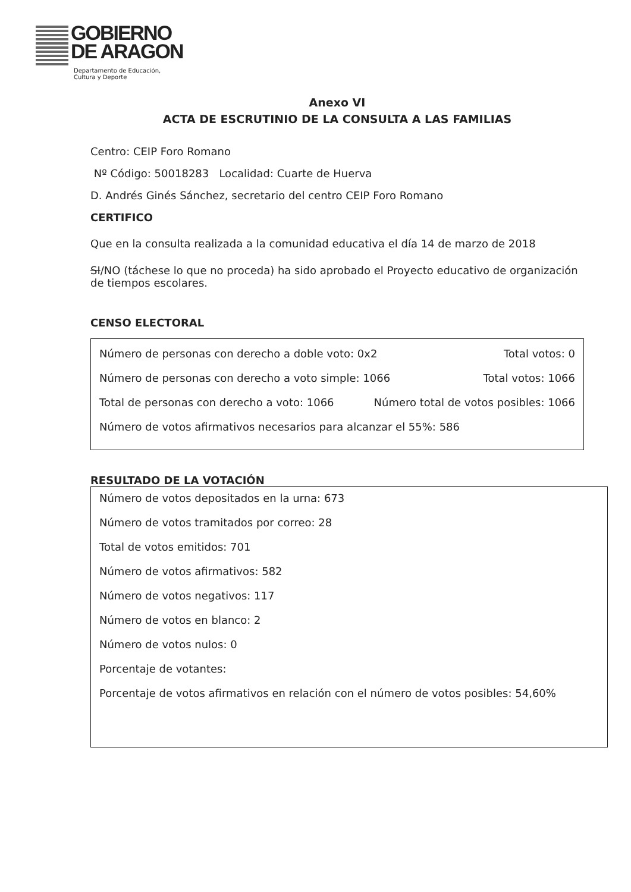GOBIERNO
DE ARAGON
Departamento de Educación,
Cultura y Deporte
Anexo VI
ACTA DE ESCRUTINIO DE LA CONSULTA A LAS FAMILIAS
Centro: CEIP Foro Romano
Nº Código: 50018283 Localidad: Cuarte de Huerva
D. Andrés Ginés Sánchez, secretario del centro CEIP Foro Romano
CERTIFICO
Que en la consulta realizada a la comunidad educativa el día 14 de marzo de 2018
SI/NO (táchese lo que no proceda) ha sido aprobado el Proyecto educativo de organización de tiempos escolares.
CENSO ELECTORAL
Número de personas con derecho a doble voto: 0x2 Total votos: 0
Número de personas con derecho a voto simple: 1066 Total votos: 1066
Total de personas con derecho a voto: 1066 Número total de votos posibles: 1066
Número de votos afirmativos necesarios para alcanzar el 55%: 586
RESULTADO DE LA VOTACIÓN
Número de votos depositados en la urna: 673
Número de votos tramitados por correo: 28
Total de votos emitidos: 701
Número de votos afirmativos: 582
Número de votos negativos: 117
Número de votos en blanco: 2
Número de votos nulos: 0
Porcentaje de votantes:
Porcentaje de votos afirmativos en relación con el número de votos posibles: 54,60%